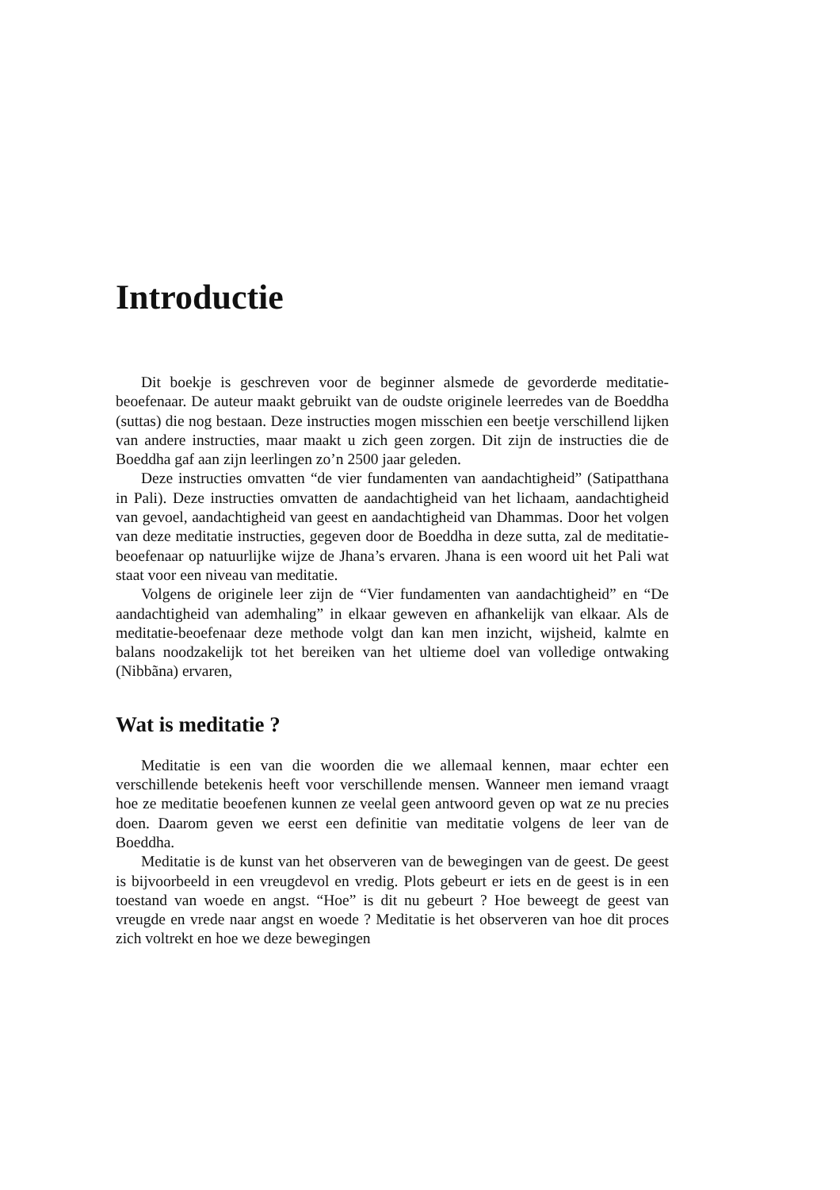Introductie
Dit boekje is geschreven voor de beginner alsmede de gevorderde meditatie-beoefenaar. De auteur maakt gebruikt van de oudste originele leerredes van de Boeddha (suttas) die nog bestaan. Deze instructies mogen misschien een beetje verschillend lijken van andere instructies, maar maakt u zich geen zorgen. Dit zijn de instructies die de Boeddha gaf aan zijn leerlingen zo’n 2500 jaar geleden.
Deze instructies omvatten “de vier fundamenten van aandachtigheid” (Satipatthana in Pali). Deze instructies omvatten de aandachtigheid van het lichaam, aandachtigheid van gevoel, aandachtigheid van geest en aandachtigheid van Dhammas. Door het volgen van deze meditatie instructies, gegeven door de Boeddha in deze sutta, zal de meditatie-beoefenaar op natuurlijke wijze de Jhana’s ervaren. Jhana is een woord uit het Pali wat staat voor een niveau van meditatie.
Volgens de originele leer zijn de “Vier fundamenten van aandachtigheid” en “De aandachtigheid van ademhaling” in elkaar geweven en afhankelijk van elkaar. Als de meditatie-beoefenaar deze methode volgt dan kan men inzicht, wijsheid, kalmte en balans noodzakelijk tot het bereiken van het ultieme doel van volledige ontwaking (Nibbãna) ervaren,
Wat is meditatie ?
Meditatie is een van die woorden die we allemaal kennen, maar echter een verschillende betekenis heeft voor verschillende mensen. Wanneer men iemand vraagt hoe ze meditatie beoefenen kunnen ze veelal geen antwoord geven op wat ze nu precies doen. Daarom geven we eerst een definitie van meditatie volgens de leer van de Boeddha.
Meditatie is de kunst van het observeren van de bewegingen van de geest. De geest is bijvoorbeeld in een vreugdevol en vredig. Plots gebeurt er iets en de geest is in een toestand van woede en angst. “Hoe” is dit nu gebeurt ? Hoe beweegt de geest van vreugde en vrede naar angst en woede ? Meditatie is het observeren van hoe dit proces zich voltrekt en hoe we deze bewegingen